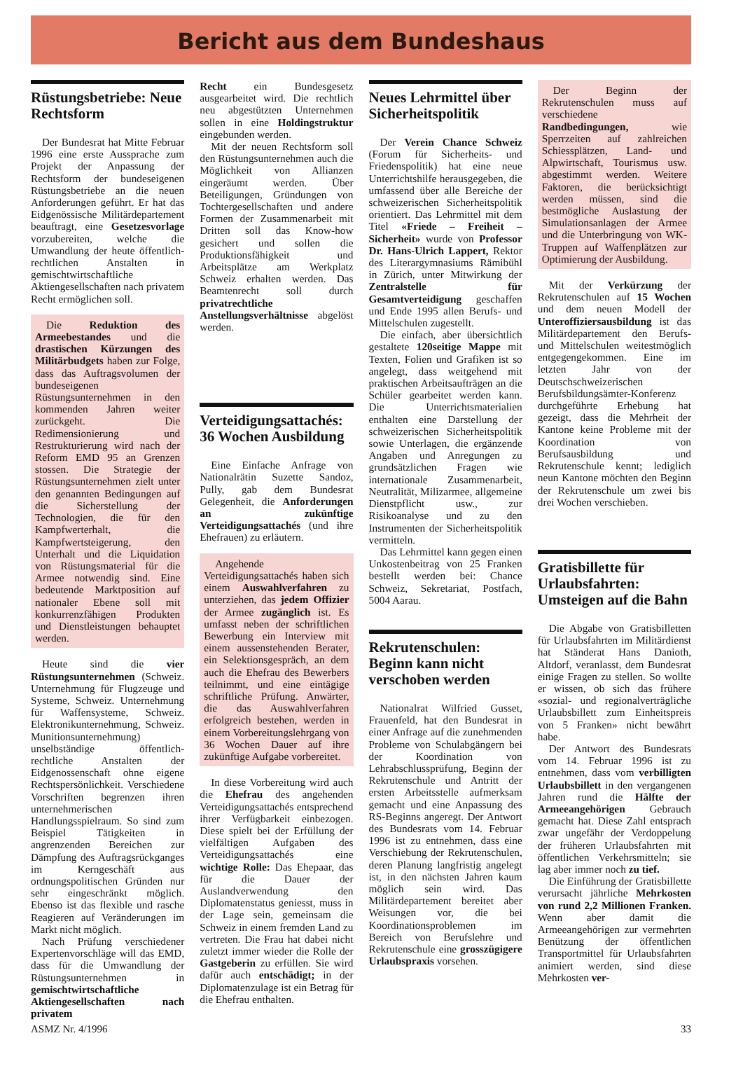Bericht aus dem Bundeshaus
Rüstungsbetriebe: Neue Rechtsform
Der Bundesrat hat Mitte Februar 1996 eine erste Aussprache zum Projekt der Anpassung der Rechtsform der bundeseigenen Rüstungsbetriebe an die neuen Anforderungen geführt. Er hat das Eidgenössische Militärdepartement beauftragt, eine Gesetzesvorlage vorzubereiten, welche die Umwandlung der heute öffentlich-rechtlichen Anstalten in gemischtwirtschaftliche Aktiengesellschaften nach privatem Recht ermöglichen soll.
Die Reduktion des Armeebestandes und die drastischen Kürzungen des Militärbudgets haben zur Folge, dass das Auftragsvolumen der bundeseigenen Rüstungsunternehmen in den kommenden Jahren weiter zurückgeht. Die Redimensionierung und Restrukturierung wird nach der Reform EMD 95 an Grenzen stossen. Die Strategie der Rüstungsunternehmen zielt unter den genannten Bedingungen auf die Sicherstellung der Technologien, die für den Kampfwerterhalt, die Kampfwertsteigerung, den Unterhalt und die Liquidation von Rüstungsmaterial für die Armee notwendig sind. Eine bedeutende Marktposition auf nationaler Ebene soll mit konkurrenzfähigen Produkten und Dienstleistungen behauptet werden.
Heute sind die vier Rüstungsunternehmen (Schweiz. Unternehmung für Flugzeuge und Systeme, Schweiz. Unternehmung für Waffensysteme, Schweiz. Elektronikunternehmung, Schweiz. Munitionsunternehmung) unselbständige öffentlich-rechtliche Anstalten der Eidgenossenschaft ohne eigene Rechtspersönlichkeit. Verschiedene Vorschriften begrenzen ihren unternehmerischen Handlungsspielraum. So sind zum Beispiel Tätigkeiten in angrenzenden Bereichen zur Dämpfung des Auftragsrückganges im Kerngeschäft aus ordnungspolitischen Gründen nur sehr eingeschränkt möglich. Ebenso ist das flexible und rasche Reagieren auf Veränderungen im Markt nicht möglich.
Nach Prüfung verschiedener Expertenvorschläge will das EMD, dass für die Umwandlung der Rüstungsunternehmen in gemischtwirtschaftliche Aktiengesellschaften nach privatem
Recht ein Bundesgesetz ausgearbeitet wird. Die rechtlich neu abgestützten Unternehmen sollen in eine Holdingstruktur eingebunden werden.
Mit der neuen Rechtsform soll den Rüstungsunternehmen auch die Möglichkeit von Allianzen eingeräumt werden. Über Beteiligungen, Gründungen von Tochtergesellschaften und andere Formen der Zusammenarbeit mit Dritten soll das Know-how gesichert und sollen die Produktionsfähigkeit und Arbeitsplätze am Werkplatz Schweiz erhalten werden. Das Beamtenrecht soll durch privatrechtliche Anstellungsverhältnisse abgelöst werden.
Verteidigungsattachés: 36 Wochen Ausbildung
Eine Einfache Anfrage von Nationalrätin Suzette Sandoz, Pully, gab dem Bundesrat Gelegenheit, die Anforderungen an zukünftige Verteidigungsattachés (und ihre Ehefrauen) zu erläutern.
Angehende Verteidigungsattachés haben sich einem Auswahlverfahren zu unterziehen, das jedem Offizier der Armee zugänglich ist. Es umfasst neben der schriftlichen Bewerbung ein Interview mit einem aussenstehenden Berater, ein Selektionsgespräch, an dem auch die Ehefrau des Bewerbers teilnimmt, und eine eintägige schriftliche Prüfung. Anwärter, die das Auswahlverfahren erfolgreich bestehen, werden in einem Vorbereitungslehrgang von 36 Wochen Dauer auf ihre zukünftige Aufgabe vorbereitet.
In diese Vorbereitung wird auch die Ehefrau des angehenden Verteidigungsattachés entsprechend ihrer Verfügbarkeit einbezogen. Diese spielt bei der Erfüllung der vielfältigen Aufgaben des Verteidigungsattachés eine wichtige Rolle: Das Ehepaar, das für die Dauer der Auslandverwendung den Diplomatenstatus geniesst, muss in der Lage sein, gemeinsam die Schweiz in einem fremden Land zu vertreten. Die Frau hat dabei nicht zuletzt immer wieder die Rolle der Gastgeberin zu erfüllen. Sie wird dafür auch entschädigt; in der Diplomatenzulage ist ein Betrag für die Ehefrau enthalten.
Neues Lehrmittel über Sicherheitspolitik
Der Verein Chance Schweiz (Forum für Sicherheits- und Friedenspolitik) hat eine neue Unterrichtshilfe herausgegeben, die umfassend über alle Bereiche der schweizerischen Sicherheitspolitik orientiert. Das Lehrmittel mit dem Titel «Friede – Freiheit – Sicherheit» wurde von Professor Dr. Hans-Ulrich Lappert, Rektor des Literargymnasiums Rämibühl in Zürich, unter Mitwirkung der Zentralstelle für Gesamtverteidigung geschaffen und Ende 1995 allen Berufs- und Mittelschulen zugestellt.
Die einfach, aber übersichtlich gestaltete 120seitige Mappe mit Texten, Folien und Grafiken ist so angelegt, dass weitgehend mit praktischen Arbeitsaufträgen an die Schüler gearbeitet werden kann. Die Unterrichtsmaterialien enthalten eine Darstellung der schweizerischen Sicherheitspolitik sowie Unterlagen, die ergänzende Angaben und Anregungen zu grundsätzlichen Fragen wie internationale Zusammenarbeit, Neutralität, Milizarmee, allgemeine Dienstpflicht usw., zur Risikoanalyse und zu den Instrumenten der Sicherheitspolitik vermitteln.
Das Lehrmittel kann gegen einen Unkostenbeitrag von 25 Franken bestellt werden bei: Chance Schweiz, Sekretariat, Postfach, 5004 Aarau.
Rekrutenschulen: Beginn kann nicht verschoben werden
Nationalrat Wilfried Gusset, Frauenfeld, hat den Bundesrat in einer Anfrage auf die zunehmenden Probleme von Schulabgängern bei der Koordination von Lehrabschlussprüfung, Beginn der Rekrutenschule und Antritt der ersten Arbeitsstelle aufmerksam gemacht und eine Anpassung des RS-Beginns angeregt. Der Antwort des Bundesrats vom 14. Februar 1996 ist zu entnehmen, dass eine Verschiebung der Rekrutenschulen, deren Planung langfristig angelegt ist, in den nächsten Jahren kaum möglich sein wird. Das Militärdepartement bereitet aber Weisungen vor, die bei Koordinationsproblemen im Bereich von Berufslehre und Rekrutenschule eine grosszügigere Urlaubspraxis vorsehen.
Der Beginn der Rekrutenschulen muss auf verschiedene Randbedingungen, wie Sperrzeiten auf zahlreichen Schiessplätzen, Land- und Alpwirtschaft, Tourismus usw. abgestimmt werden. Weitere Faktoren, die berücksichtigt werden müssen, sind die bestmögliche Auslastung der Simulationsanlagen der Armee und die Unterbringung von WK-Truppen auf Waffenplätzen zur Optimierung der Ausbildung.
Mit der Verkürzung der Rekrutenschulen auf 15 Wochen und dem neuen Modell der Unteroffiziersausbildung ist das Militärdepartement den Berufs- und Mittelschulen weitestmöglich entgegengekommen. Eine im letzten Jahr von der Deutschschweizerischen Berufsbildungsämter-Konferenz durchgeführte Erhebung hat gezeigt, dass die Mehrheit der Kantone keine Probleme mit der Koordination von Berufsausbildung und Rekrutenschule kennt; lediglich neun Kantone möchten den Beginn der Rekrutenschule um zwei bis drei Wochen verschieben.
Gratisbillette für Urlaubsfahrten: Umsteigen auf die Bahn
Die Abgabe von Gratisbilletten für Urlaubsfahrten im Militärdienst hat Ständerat Hans Danioth, Altdorf, veranlasst, dem Bundesrat einige Fragen zu stellen. So wollte er wissen, ob sich das frühere «sozial- und regionalverträgliche Urlaubsbillett zum Einheitspreis von 5 Franken» nicht bewährt habe.
Der Antwort des Bundesrats vom 14. Februar 1996 ist zu entnehmen, dass vom verbilligten Urlaubsbillett in den vergangenen Jahren rund die Hälfte der Armeeangehörigen Gebrauch gemacht hat. Diese Zahl entsprach zwar ungefähr der Verdoppelung der früheren Urlaubsfahrten mit öffentlichen Verkehrsmitteln; sie lag aber immer noch zu tief.
Die Einführung der Gratisbillette verursacht jährliche Mehrkosten von rund 2,2 Millionen Franken. Wenn aber damit die Armeeangehörigen zur vermehrten Benützung der öffentlichen Transportmittel für Urlaubsfahrten animiert werden, sind diese Mehrkosten ver-
ASMZ Nr. 4/1996 33